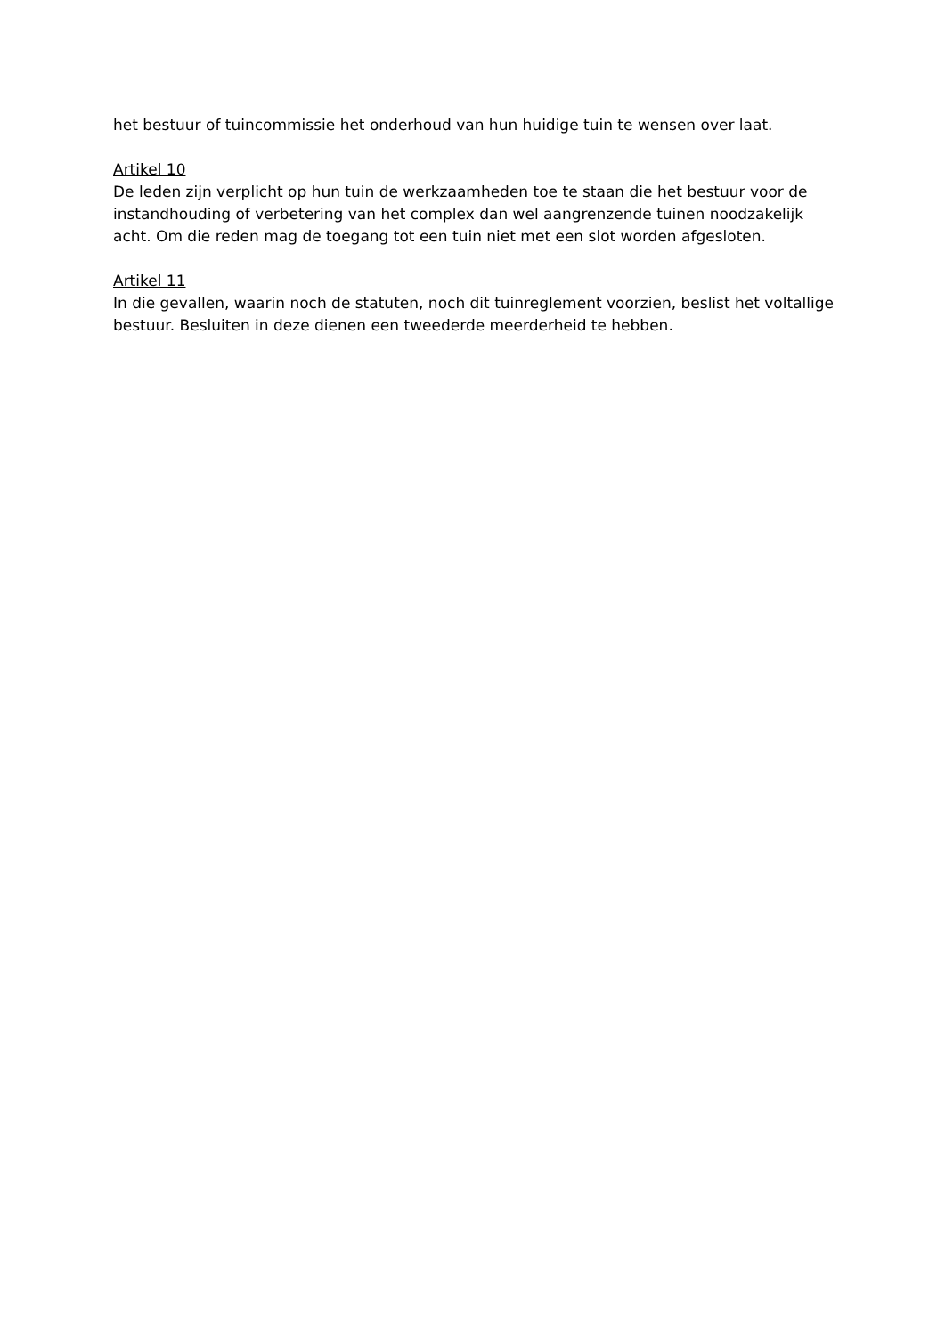het bestuur of tuincommissie het onderhoud van hun huidige tuin te wensen over laat.
Artikel 10
De leden zijn verplicht op hun tuin de werkzaamheden toe te staan die het bestuur voor de instandhouding of verbetering van het complex dan wel aangrenzende tuinen noodzakelijk acht. Om die reden mag de toegang tot een tuin niet met een slot worden afgesloten.
Artikel 11
In die gevallen, waarin noch de statuten, noch dit tuinreglement voorzien, beslist het voltallige bestuur. Besluiten in deze dienen een tweederde meerderheid te hebben.